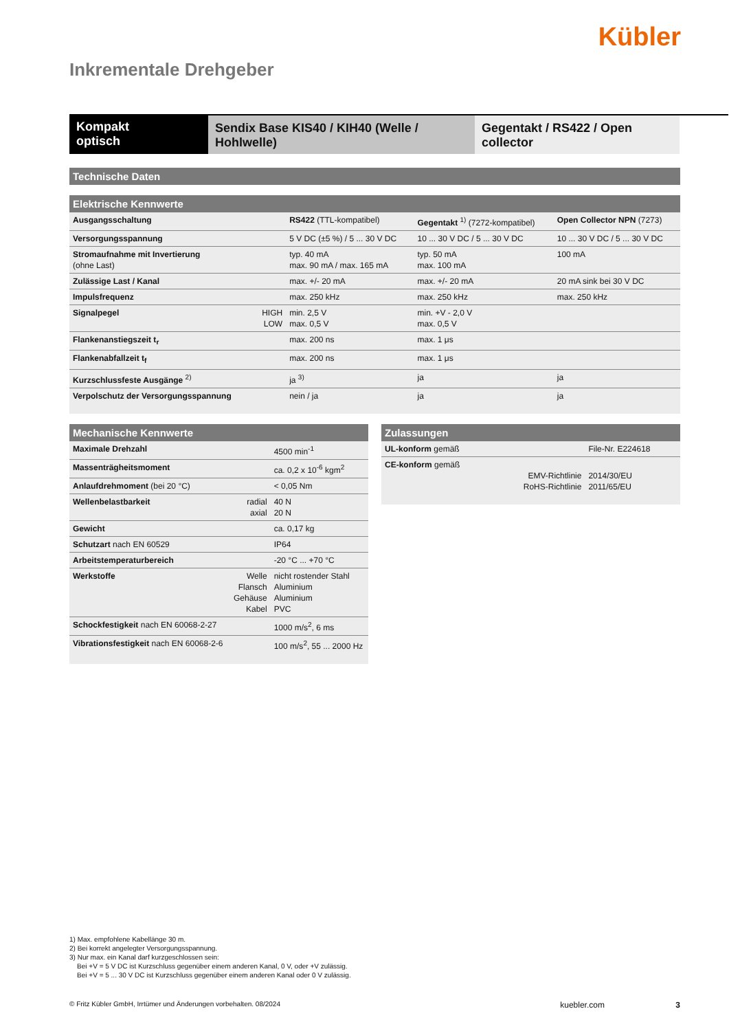Kübler
Inkrementale Drehgeber
Kompakt
optisch
Sendix Base KIS40 / KIH40 (Welle / Hohlwelle)
Gegentakt / RS422 / Open collector
Technische Daten
Elektrische Kennwerte
| Ausgangsschaltung | | RS422 (TTL-kompatibel) | Gegentakt <sup>1)</sup> (7272-kompatibel) | Open Collector NPN (7273) |
| Versorgungsspannung | | 5 V DC (±5 %) / 5 ... 30 V DC | 10 ... 30 V DC / 5 ... 30 V DC | 10 ... 30 V DC / 5 ... 30 V DC |
| Stromaufnahme mit Invertierung (ohne Last) | | typ. 40 mA max. 90 mA / max. 165 mA | typ. 50 mA max. 100 mA | 100 mA |
| Zulässige Last / Kanal | | max. +/- 20 mA | max. +/- 20 mA | 20 mA sink bei 30 V DC |
| Impulsfrequenz | | max. 250 kHz | max. 250 kHz | max. 250 kHz |
| Signalpegel | HIGH LOW | min. 2,5 V max. 0,5 V | min. +V - 2,0 V max. 0,5 V | |
| Flankenanstiegszeit t<sub>r</sub> | | max. 200 ns | max. 1 μs | |
| Flankenabfallzeit t<sub>f</sub> | | max. 200 ns | max. 1 μs | |
| Kurzschlussfeste Ausgänge <sup>2)</sup> | | ja <sup>3)</sup> | ja | ja |
| Verpolschutz der Versorgungsspannung | | nein / ja | ja | ja |
Mechanische Kennwerte
| Maximale Drehzahl | | 4500 min<sup>-1</sup> |
| Massenträgheitsmoment | | ca. 0,2 x 10<sup>-6</sup> kgm<sup>2</sup> |
| Anlaufdrehmoment (bei 20 °C) | | < 0,05 Nm |
| Wellenbelastbarkeit | radial axial | 40 N 20 N |
| Gewicht | | ca. 0,17 kg |
| Schutzart nach EN 60529 | | IP64 |
| Arbeitstemperaturbereich | | -20 °C ... +70 °C |
| Werkstoffe | Welle Flansch Gehäuse Kabel | nicht rostender Stahl Aluminium Aluminium PVC |
| Schockfestigkeit nach EN 60068-2-27 | | 1000 m/s<sup>2</sup>, 6 ms |
| Vibrationsfestigkeit nach EN 60068-2-6 | | 100 m/s<sup>2</sup>, 55 ... 2000 Hz |
Zulassungen
| UL-konform gemäß | | File-Nr. E224618 |
| CE-konform gemäß | EMV-Richtlinie RoHS-Richtlinie | 2014/30/EU 2011/65/EU |
1) Max. empfohlene Kabellänge 30 m.
2) Bei korrekt angelegter Versorgungsspannung.
3) Nur max. ein Kanal darf kurzgeschlossen sein:
Bei +V = 5 V DC ist Kurzschluss gegenüber einem anderen Kanal, 0 V, oder +V zulässig.
Bei +V = 5 ... 30 V DC ist Kurzschluss gegenüber einem anderen Kanal oder 0 V zulässig.
© Fritz Kübler GmbH, Irrtümer und Änderungen vorbehalten. 08/2024 kuebler.com 3